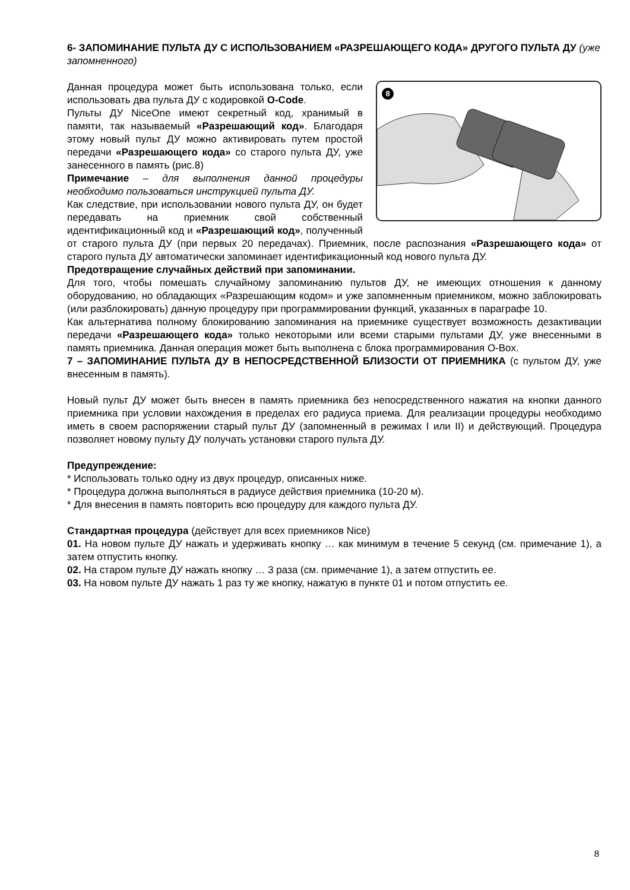6- ЗАПОМИНАНИЕ ПУЛЬТА ДУ С ИСПОЛЬЗОВАНИЕМ «РАЗРЕШАЮЩЕГО КОДА» ДРУГОГО ПУЛЬТА ДУ (уже запомненного)
8
Данная процедура может быть использована только, если использовать два пульта ДУ с кодировкой O-Code.
Пульты ДУ NiceOne имеют секретный код, хранимый в памяти, так называемый «Разрешающий код». Благодаря этому новый пульт ДУ можно активировать путем простой передачи «Разрешающего кода» со старого пульта ДУ, уже занесенного в память (рис.8)
Примечание – для выполнения данной процедуры необходимо пользоваться инструкцией пульта ДУ.
Как следствие, при использовании нового пульта ДУ, он будет передавать на приемник свой собственный идентификационный код и «Разрешающий код», полученный от старого пульта ДУ (при первых 20 передачах). Приемник, после распознания «Разрешающего кода» от старого пульта ДУ автоматически запоминает идентификационный код нового пульта ДУ.
Предотвращение случайных действий при запоминании.
Для того, чтобы помешать случайному запоминанию пультов ДУ, не имеющих отношения к данному оборудованию, но обладающих «Разрешающим кодом» и уже запомненным приемником, можно заблокировать (или разблокировать) данную процедуру при программировании функций, указанных в параграфе 10.
Как альтернатива полному блокированию запоминания на приемнике существует возможность дезактивации передачи «Разрешающего кода» только некоторыми или всеми старыми пультами ДУ, уже внесенными в память приемника. Данная операция может быть выполнена с блока программирования O-Box.
7 – ЗАПОМИНАНИЕ ПУЛЬТА ДУ В НЕПОСРЕДСТВЕННОЙ БЛИЗОСТИ ОТ ПРИЕМНИКА (с пультом ДУ, уже внесенным в память).
Новый пульт ДУ может быть внесен в память приемника без непосредственного нажатия на кнопки данного приемника при условии нахождения в пределах его радиуса приема. Для реализации процедуры необходимо иметь в своем распоряжении старый пульт ДУ (запомненный в режимах I или II) и действующий. Процедура позволяет новому пульту ДУ получать установки старого пульта ДУ.
Предупреждение:
* Использовать только одну из двух процедур, описанных ниже.
* Процедура должна выполняться в радиусе действия приемника (10-20 м).
* Для внесения в память повторить всю процедуру для каждого пульта ДУ.
Стандартная процедура (действует для всех приемников Nice)
01. На новом пульте ДУ нажать и удерживать кнопку … как минимум в течение 5 секунд (см. примечание 1), а затем отпустить кнопку.
02. На старом пульте ДУ нажать кнопку … 3 раза (см. примечание 1), а затем отпустить ее.
03. На новом пульте ДУ нажать 1 раз ту же кнопку, нажатую в пункте 01 и потом отпустить ее.
8